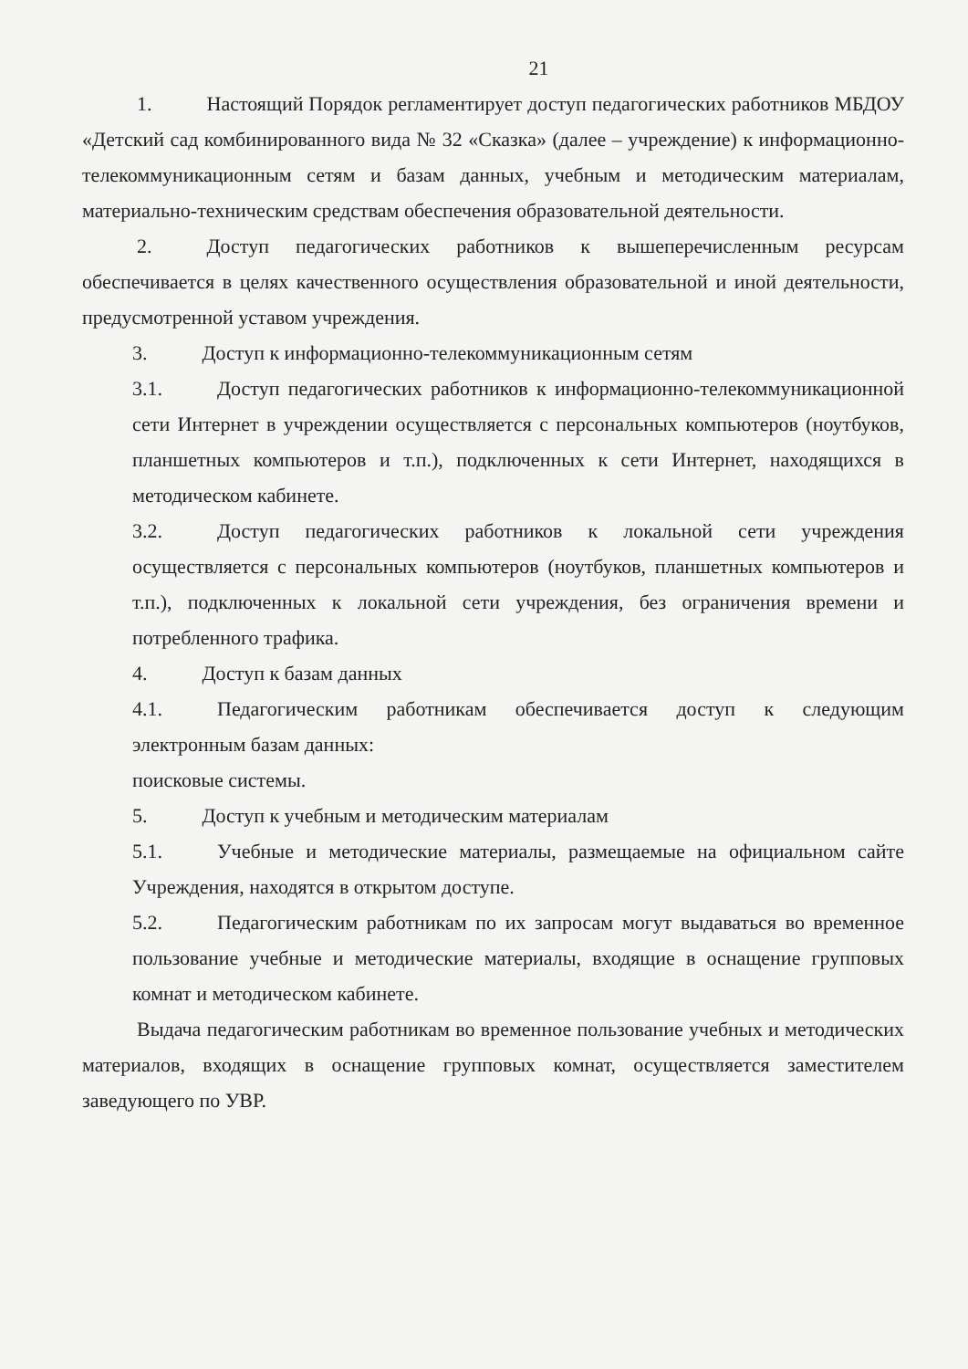21
1. Настоящий Порядок регламентирует доступ педагогических работников МБДОУ «Детский сад комбинированного вида № 32 «Сказка» (далее – учреждение) к информационно-телекоммуникационным сетям и базам данных, учебным и методическим материалам, материально-техническим средствам обеспечения образовательной деятельности.
2. Доступ педагогических работников к вышеперечисленным ресурсам обеспечивается в целях качественного осуществления образовательной и иной деятельности, предусмотренной уставом учреждения.
3. Доступ к информационно-телекоммуникационным сетям
3.1. Доступ педагогических работников к информационно-телекоммуникационной сети Интернет в учреждении осуществляется с персональных компьютеров (ноутбуков, планшетных компьютеров и т.п.), подключенных к сети Интернет, находящихся в методическом кабинете.
3.2. Доступ педагогических работников к локальной сети учреждения осуществляется с персональных компьютеров (ноутбуков, планшетных компьютеров и т.п.), подключенных к локальной сети учреждения, без ограничения времени и потребленного трафика.
4. Доступ к базам данных
4.1. Педагогическим работникам обеспечивается доступ к следующим электронным базам данных:
поисковые системы.
5. Доступ к учебным и методическим материалам
5.1. Учебные и методические материалы, размещаемые на официальном сайте Учреждения, находятся в открытом доступе.
5.2. Педагогическим работникам по их запросам могут выдаваться во временное пользование учебные и методические материалы, входящие в оснащение групповых комнат и методическом кабинете.
Выдача педагогическим работникам во временное пользование учебных и методических материалов, входящих в оснащение групповых комнат, осуществляется заместителем заведующего по УВР.